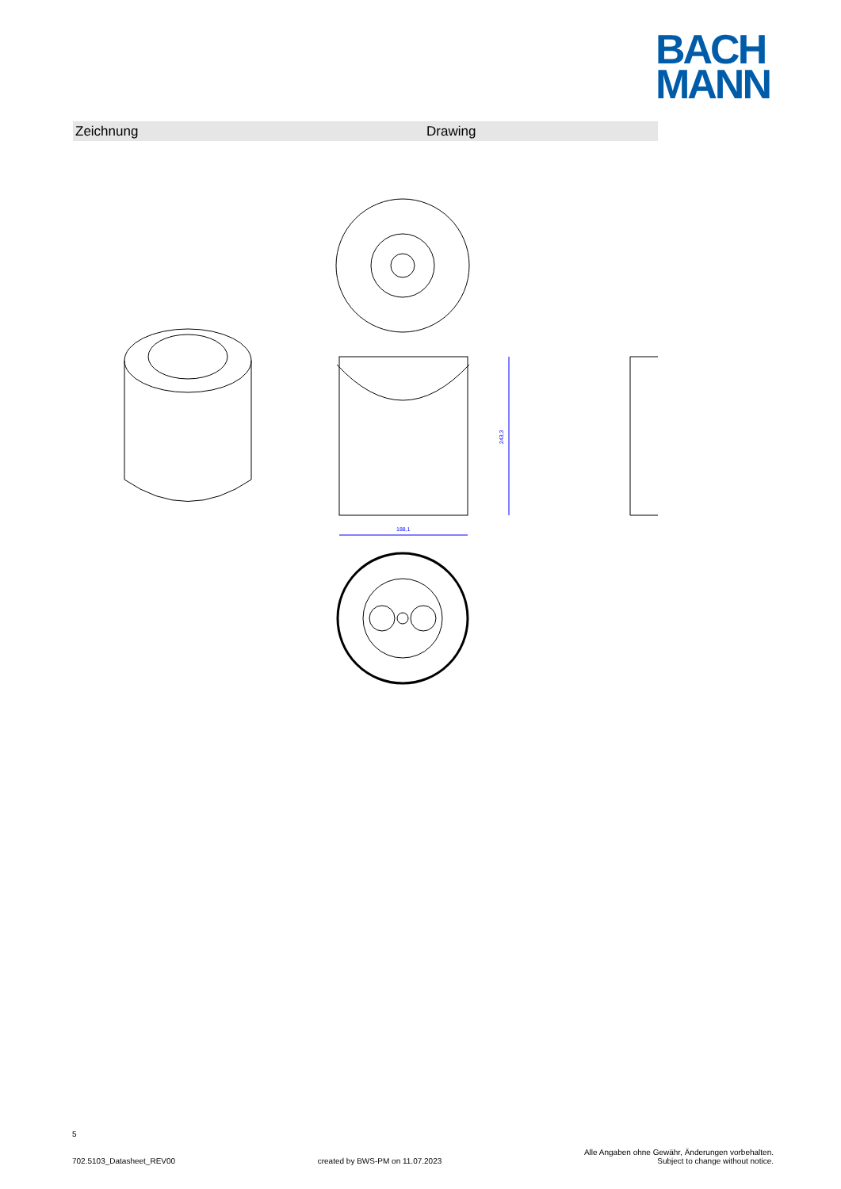BACH
MANN
Zeichnung Drawing
188,1
243,3
5
702.5103_Datasheet_REV00 created by BWS-PM on 11.07.2023 Alle Angaben ohne Gewähr, Änderungen vorbehalten.
Subject to change without notice.